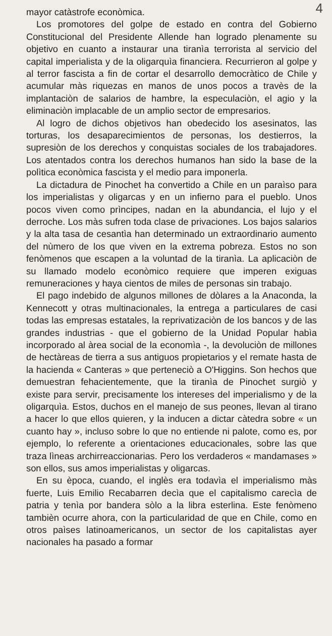4
mayor catàstrofe econòmica.
Los promotores del golpe de estado en contra del Gobierno Constitucional del Presidente Allende han logrado plenamente su objetivo en cuanto a instaurar una tiranìa terrorista al servicio del capital imperialista y de la oligarquìa financiera. Recurrieron al golpe y al terror fascista a fin de cortar el desarrollo democràtico de Chile y acumular màs riquezas en manos de unos pocos a travès de la implantaciòn de salarios de hambre, la especulaciòn, el agio y la eliminaciòn implacable de un amplio sector de empresarios.
Al logro de dichos objetivos han obedecido los asesinatos, las torturas, los desaparecimientos de personas, los destierros, la supresiòn de los derechos y conquistas sociales de los trabajadores. Los atentados contra los derechos humanos han sido la base de la polìtica econòmica fascista y el medio para imponerla.
La dictadura de Pinochet ha convertido a Chile en un paraìso para los imperialistas y oligarcas y en un infierno para el pueblo. Unos pocos viven como prìncipes, nadan en la abundancia, el lujo y el derroche. Los màs sufren toda clase de privaciones. Los bajos salarios y la alta tasa de cesantìa han determinado un extraordinario aumento del nùmero de los que viven en la extrema pobreza. Estos no son fenòmenos que escapen a la voluntad de la tiranìa. La aplicaciòn de su llamado modelo econòmico requiere que imperen exiguas remuneraciones y haya cientos de miles de personas sin trabajo.
El pago indebido de algunos millones de dòlares a la Anaconda, la Kennecott y otras multinacionales, la entrega a particulares de casi todas las empresas estatales, la reprivatizaciòn de los bancos y de las grandes industrias - que el gobierno de la Unidad Popular habìa incorporado al àrea social de la economìa -, la devoluciòn de millones de hectàreas de tierra a sus antiguos propietarios y el remate hasta de la hacienda « Canteras » que perteneciò a O'Higgins. Son hechos que demuestran fehacientemente, que la tiranìa de Pinochet surgiò y existe para servir, precisamente los intereses del imperialismo y de la oligarquìa. Estos, duchos en el manejo de sus peones, llevan al tirano a hacer lo que ellos quieren, y la inducen a dictar càtedra sobre « un cuanto hay », incluso sobre lo que no entiende ni palote, como es, por ejemplo, lo referente a orientaciones educacionales, sobre las que traza lìneas archirreaccionarias. Pero los verdaderos « mandamases » son ellos, sus amos imperialistas y oligarcas.
En su època, cuando, el inglès era todavìa el imperialismo màs fuerte, Luis Emilio Recabarren decìa que el capitalismo carecìa de patria y tenìa por bandera sòlo a la libra esterlina. Este fenòmeno tambièn ocurre ahora, con la particularidad de que en Chile, como en otros paìses latinoamericanos, un sector de los capitalistas ayer nacionales ha pasado a formar